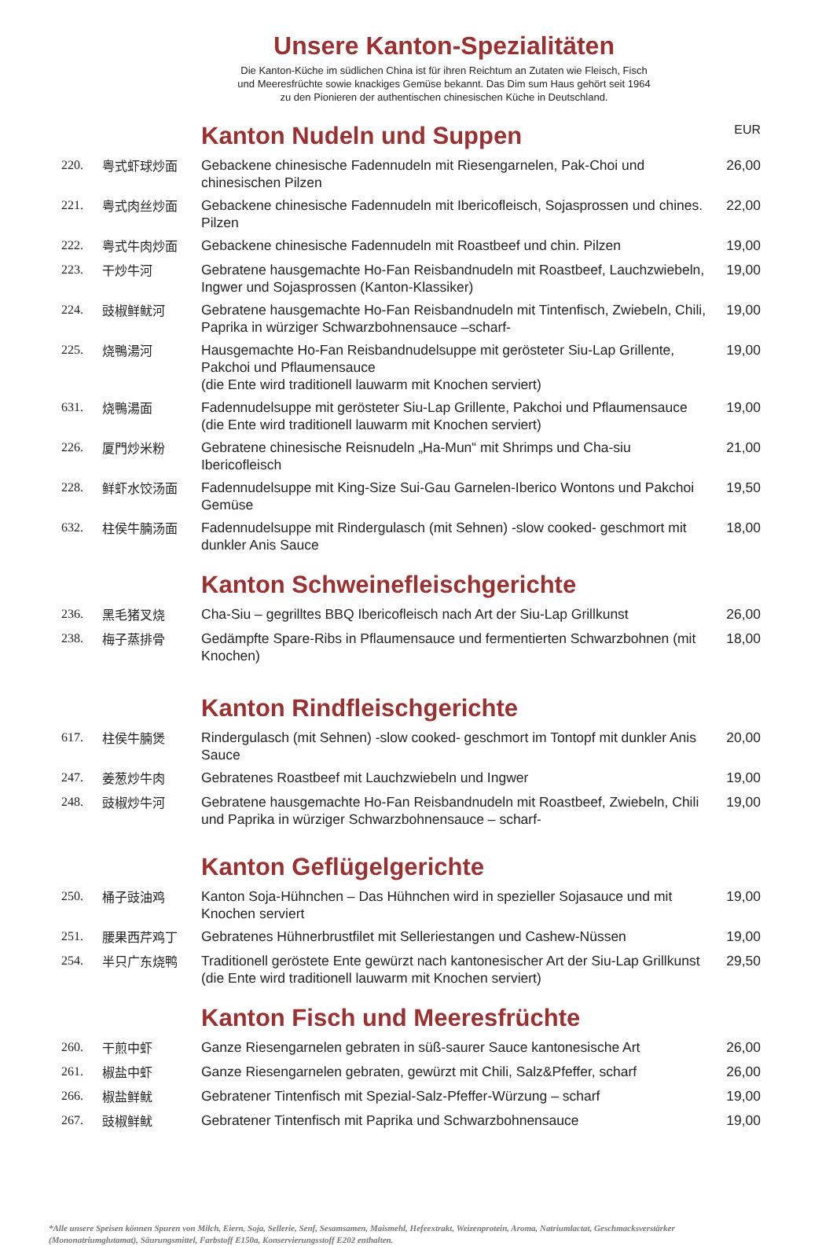Unsere Kanton-Spezialitäten
Die Kanton-Küche im südlichen China ist für ihren Reichtum an Zutaten wie Fleisch, Fisch
und Meeresfrüchte sowie knackiges Gemüse bekannt. Das Dim sum Haus gehört seit 1964
zu den Pionieren der authentischen chinesischen Küche in Deutschland.
| | | Kanton Nudeln und Suppen | EUR |
| 220. | 粤式虾球炒面 | Gebackene chinesische Fadennudeln mit Riesengarnelen, Pak-Choi und chinesischen Pilzen | 26,00 |
| 221. | 粤式肉丝炒面 | Gebackene chinesische Fadennudeln mit Ibericofleisch, Sojasprossen und chines. Pilzen | 22,00 |
| 222. | 粤式牛肉炒面 | Gebackene chinesische Fadennudeln mit Roastbeef und chin. Pilzen | 19,00 |
| 223. | 干炒牛河 | Gebratene hausgemachte Ho-Fan Reisbandnudeln mit Roastbeef, Lauchzwiebeln, Ingwer und Sojasprossen (Kanton-Klassiker) | 19,00 |
| 224. | 豉椒鲜鱿河 | Gebratene hausgemachte Ho-Fan Reisbandnudeln mit Tintenfisch, Zwiebeln, Chili, Paprika in würziger Schwarzbohnensauce –scharf- | 19,00 |
| 225. | 烧鴨湯河 | Hausgemachte Ho-Fan Reisbandnudelsuppe mit gerösteter Siu-Lap Grillente, Pakchoi und Pflaumensauce (die Ente wird traditionell lauwarm mit Knochen serviert) | 19,00 |
| 631. | 烧鴨湯面 | Fadennudelsuppe mit gerösteter Siu-Lap Grillente, Pakchoi und Pflaumensauce (die Ente wird traditionell lauwarm mit Knochen serviert) | 19,00 |
| 226. | 厦門炒米粉 | Gebratene chinesische Reisnudeln „Ha-Mun“ mit Shrimps und Cha-siu Ibericofleisch | 21,00 |
| 228. | 鲜虾水饺汤面 | Fadennudelsuppe mit King-Size Sui-Gau Garnelen-Iberico Wontons und Pakchoi Gemüse | 19,50 |
| 632. | 柱侯牛腩汤面 | Fadennudelsuppe mit Rindergulasch (mit Sehnen) -slow cooked- geschmort mit dunkler Anis Sauce | 18,00 |
| | | Kanton Schweinefleischgerichte | |
| 236. | 黑毛猪叉烧 | Cha-Siu – gegrilltes BBQ Ibericofleisch nach Art der Siu-Lap Grillkunst | 26,00 |
| 238. | 梅子蒸排骨 | Gedämpfte Spare-Ribs in Pflaumensauce und fermentierten Schwarzbohnen (mit Knochen) | 18,00 |
| | | Kanton Rindfleischgerichte | |
| 617. | 柱侯牛腩煲 | Rindergulasch (mit Sehnen) -slow cooked- geschmort im Tontopf mit dunkler Anis Sauce | 20,00 |
| 247. | 姜葱炒牛肉 | Gebratenes Roastbeef mit Lauchzwiebeln und Ingwer | 19,00 |
| 248. | 豉椒炒牛河 | Gebratene hausgemachte Ho-Fan Reisbandnudeln mit Roastbeef, Zwiebeln, Chili und Paprika in würziger Schwarzbohnensauce – scharf- | 19,00 |
| | | Kanton Geflügelgerichte | |
| 250. | 桶子豉油鸡 | Kanton Soja-Hühnchen – Das Hühnchen wird in spezieller Sojasauce und mit Knochen serviert | 19,00 |
| 251. | 腰果西芹鸡丁 | Gebratenes Hühnerbrustfilet mit Selleriestangen und Cashew-Nüssen | 19,00 |
| 254. | 半只广东烧鸭 | Traditionell geröstete Ente gewürzt nach kantonesischer Art der Siu-Lap Grillkunst (die Ente wird traditionell lauwarm mit Knochen serviert) | 29,50 |
| | | Kanton Fisch und Meeresfrüchte | |
| 260. | 干煎中虾 | Ganze Riesengarnelen gebraten in süß-saurer Sauce kantonesische Art | 26,00 |
| 261. | 椒盐中虾 | Ganze Riesengarnelen gebraten, gewürzt mit Chili, Salz&Pfeffer, scharf | 26,00 |
| 266. | 椒盐鲜鱿 | Gebratener Tintenfisch mit Spezial-Salz-Pfeffer-Würzung – scharf | 19,00 |
| 267. | 豉椒鲜鱿 | Gebratener Tintenfisch mit Paprika und Schwarzbohnensauce | 19,00 |
*Alle unsere Speisen können Spuren von Milch, Eiern, Soja, Sellerie, Senf, Sesamsamen, Maismehl, Hefeextrakt, Weizenprotein, Aroma, Natriumlactat, Geschmacksverstärker (Mononatriumglutamat), Säurungsmittel, Farbstoff E150a, Konservierungsstoff E202 enthalten.